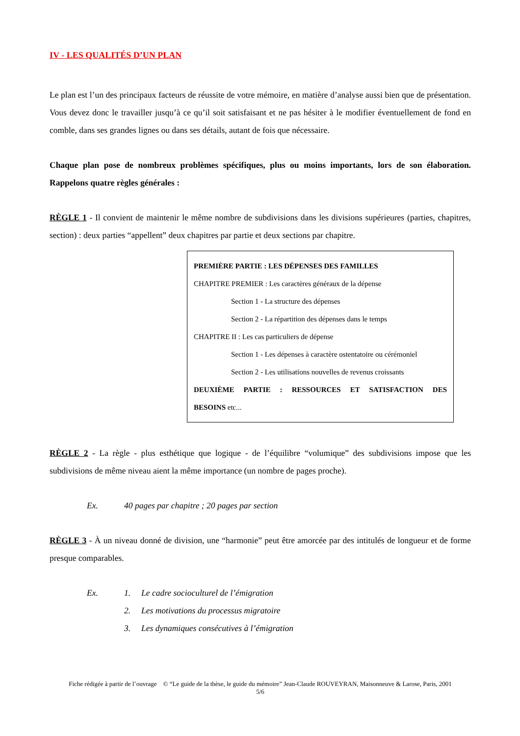IV - LES QUALITÉS D’UN PLAN
Le plan est l’un des principaux facteurs de réussite de votre mémoire, en matière d’analyse aussi bien que de présentation. Vous devez donc le travailler jusqu’à ce qu’il soit satisfaisant et ne pas hésiter à le modifier éventuellement de fond en comble, dans ses grandes lignes ou dans ses détails, autant de fois que nécessaire.
Chaque plan pose de nombreux problèmes spécifiques, plus ou moins importants, lors de son élaboration. Rappelons quatre règles générales :
RÈGLE 1 - Il convient de maintenir le même nombre de subdivisions dans les divisions supérieures (parties, chapitres, section) : deux parties “appellent” deux chapitres par partie et deux sections par chapitre.
PREMIÈRE PARTIE : LES DÉPENSES DES FAMILLES
CHAPITRE PREMIER : Les caractères généraux de la dépense
Section 1 - La structure des dépenses
Section 2 - La répartition des dépenses dans le temps
CHAPITRE II : Les cas particuliers de dépense
Section 1 - Les dépenses à caractère ostentatoire ou cérémoniel
Section 2 - Les utilisations nouvelles de revenus croissants
DEUXIÈME PARTIE : RESSOURCES ET SATISFACTION DES
BESOINS etc...
RÈGLE 2 - La règle - plus esthétique que logique - de l’équilibre “volumique” des subdivisions impose que les subdivisions de même niveau aient la même importance (un nombre de pages proche).
Ex. 40 pages par chapitre ; 20 pages par section
RÈGLE 3 - À un niveau donné de division, une “harmonie” peut être amorcée par des intitulés de longueur et de forme presque comparables.
Ex. 1. Le cadre socioculturel de l’émigration
2. Les motivations du processus migratoire
3. Les dynamiques consécutives à l’émigration
Fiche rédigée à partir de l’ouvrage © “Le guide de la thèse, le guide du mémoire” Jean-Claude ROUVEYRAN, Maisonneuve & Larose, Paris, 2001
5/6